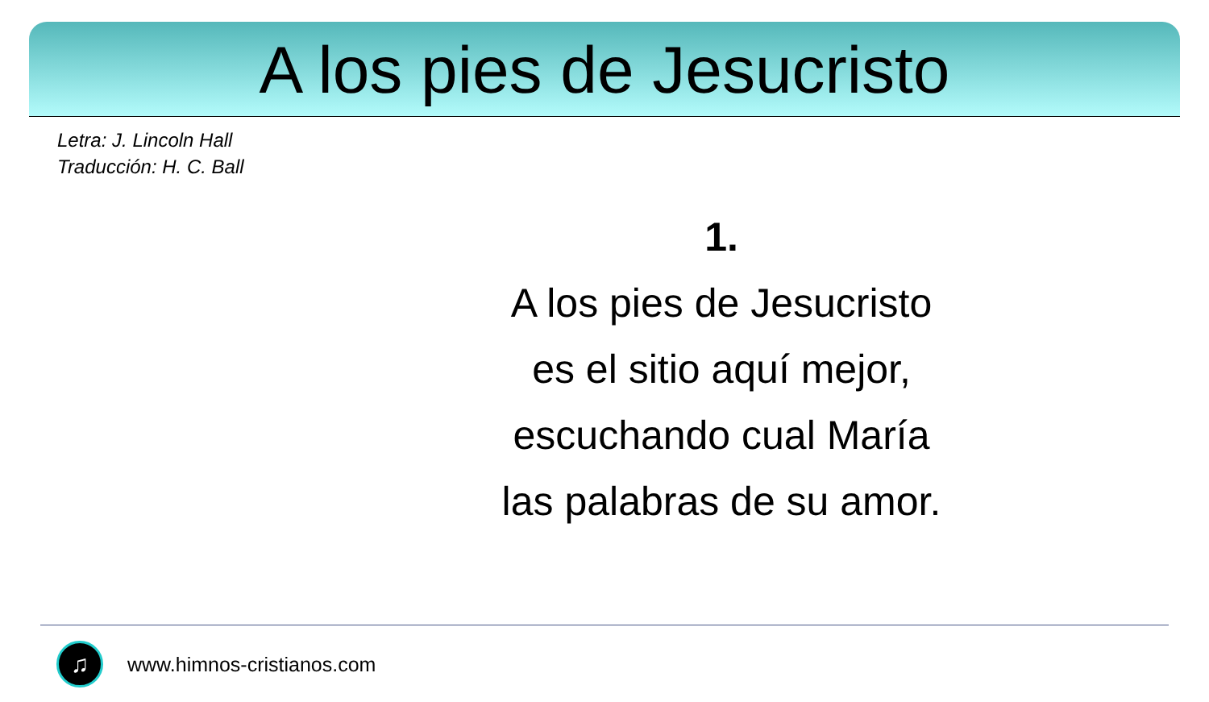A los pies de Jesucristo
Letra: J. Lincoln Hall
Traducción: H. C. Ball
1.
A los pies de Jesucristo
es el sitio aquí mejor,
escuchando cual María
las palabras de su amor.
♫
www.himnos-cristianos.com